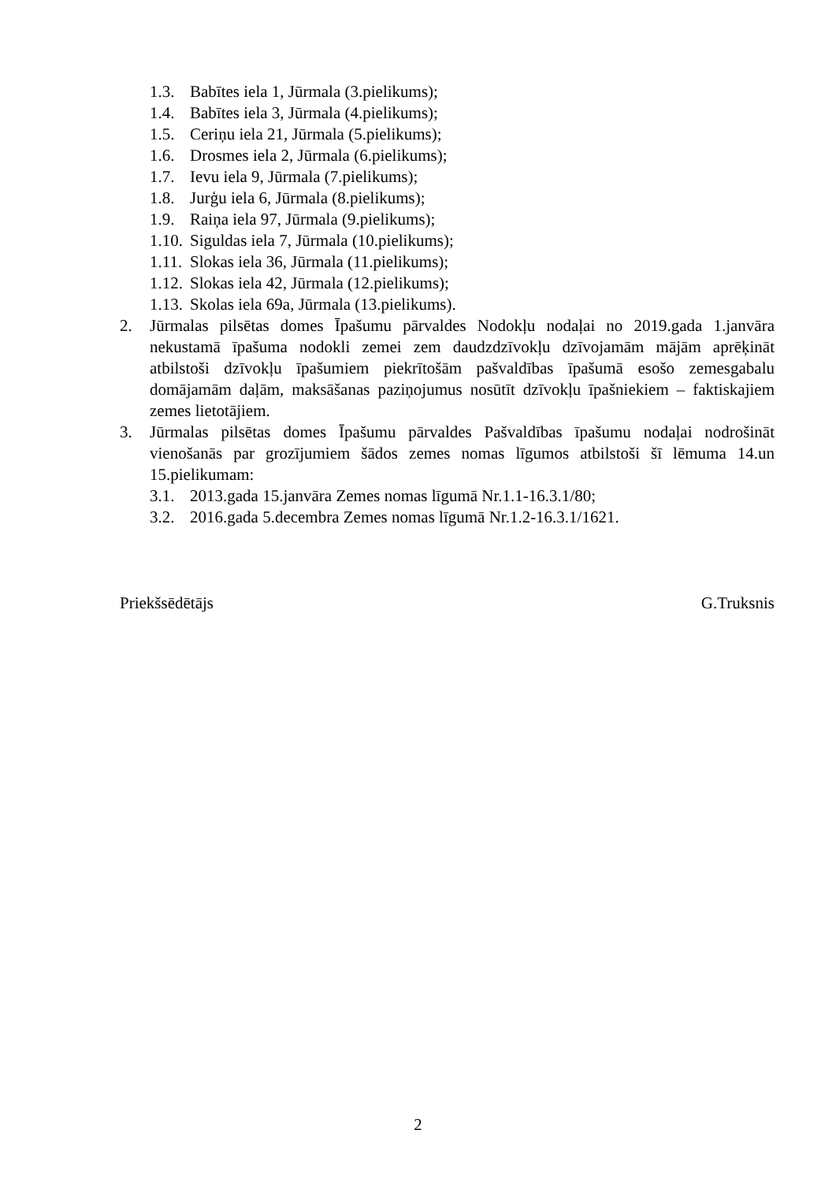1.3. Babītes iela 1, Jūrmala (3.pielikums);
1.4. Babītes iela 3, Jūrmala (4.pielikums);
1.5. Ceriņu iela 21, Jūrmala (5.pielikums);
1.6. Drosmes iela 2, Jūrmala (6.pielikums);
1.7. Ievu iela 9, Jūrmala (7.pielikums);
1.8. Jurģu iela 6, Jūrmala (8.pielikums);
1.9. Raiņa iela 97, Jūrmala (9.pielikums);
1.10. Siguldas iela 7, Jūrmala (10.pielikums);
1.11. Slokas iela 36, Jūrmala (11.pielikums);
1.12. Slokas iela 42, Jūrmala (12.pielikums);
1.13. Skolas iela 69a, Jūrmala (13.pielikums).
2. Jūrmalas pilsētas domes Īpašumu pārvaldes Nodokļu nodaļai no 2019.gada 1.janvāra nekustamā īpašuma nodokli zemei zem daudzdzīvokļu dzīvojamām mājām aprēķināt atbilstoši dzīvokļu īpašumiem piekrītošām pašvaldības īpašumā esošo zemesgabalu domājamām daļām, maksāšanas paziņojumus nosūtīt dzīvokļu īpašniekiem – faktiskajiem zemes lietotājiem.
3. Jūrmalas pilsētas domes Īpašumu pārvaldes Pašvaldības īpašumu nodaļai nodrošināt vienošanās par grozījumiem šādos zemes nomas līgumos atbilstoši šī lēmuma 14.un 15.pielikumam:
3.1. 2013.gada 15.janvāra Zemes nomas līgumā Nr.1.1-16.3.1/80;
3.2. 2016.gada 5.decembra Zemes nomas līgumā Nr.1.2-16.3.1/1621.
Priekšsēdētājs G.Truksnis
2